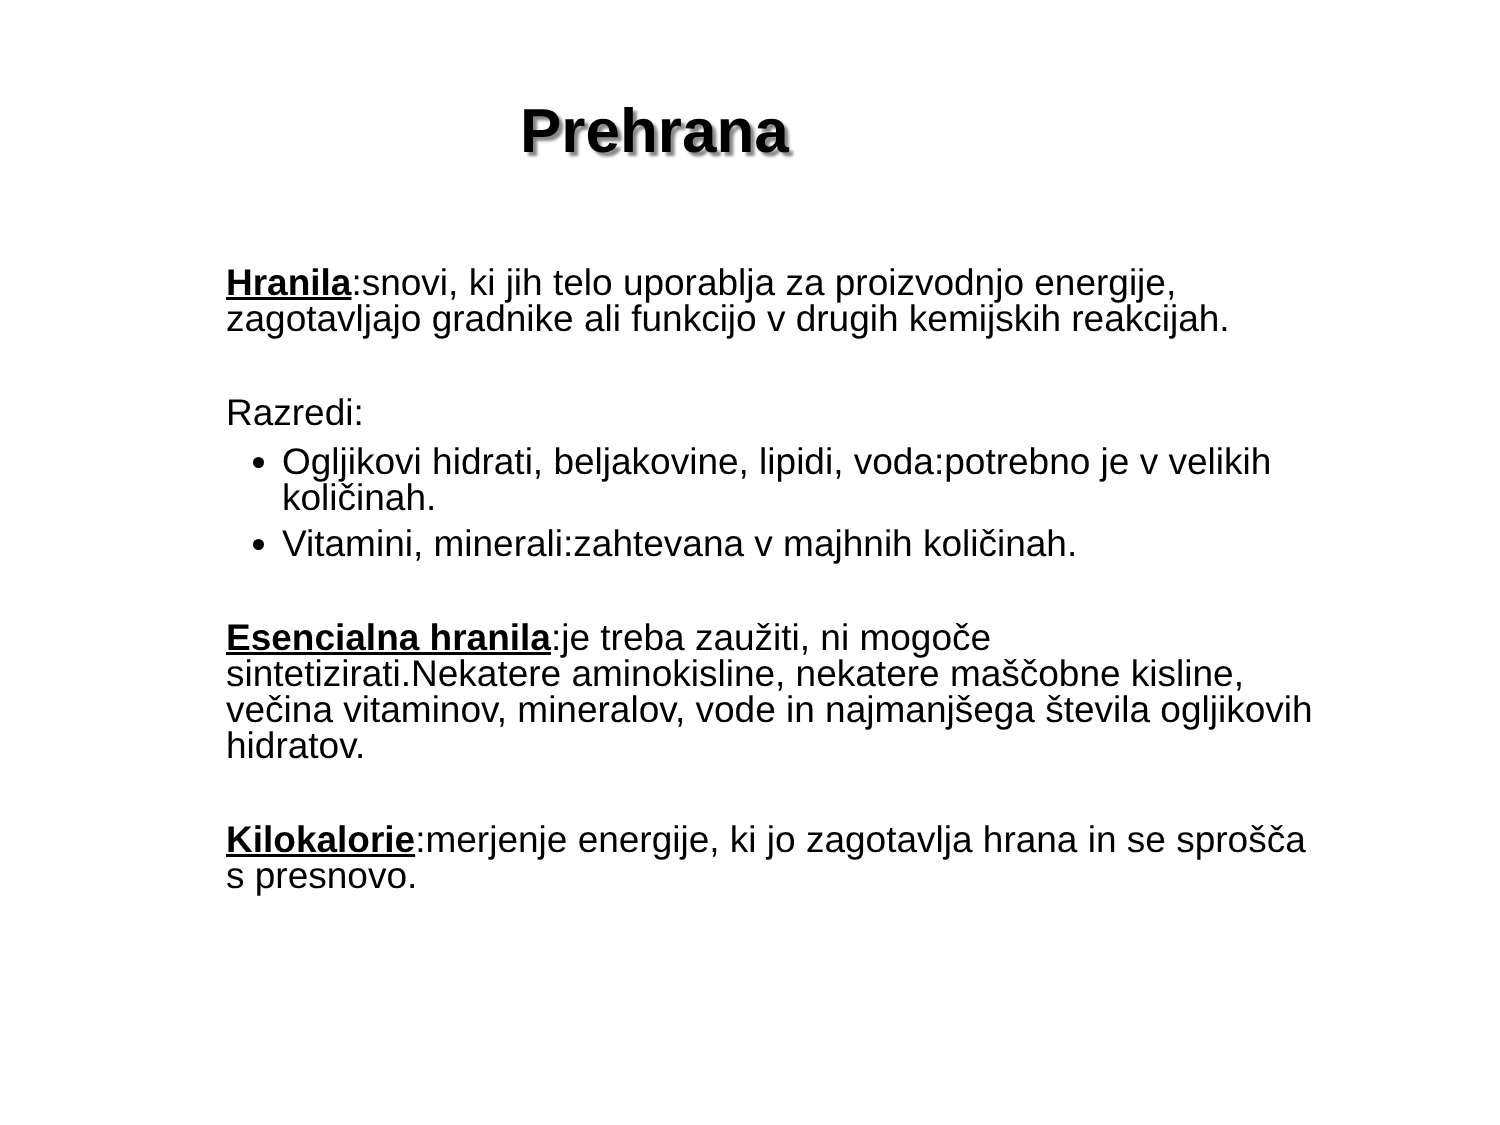Prehrana
Hranila:snovi, ki jih telo uporablja za proizvodnjo energije, zagotavljajo gradnike ali funkcijo v drugih kemijskih reakcijah.
Razredi:
Ogljikovi hidrati, beljakovine, lipidi, voda:potrebno je v velikih količinah.
Vitamini, minerali:zahtevana v majhnih količinah.
Esencialna hranila:je treba zaužiti, ni mogoče sintetizirati.Nekatere aminokisline, nekatere maščobne kisline, večina vitaminov, mineralov, vode in najmanjšega števila ogljikovih hidratov.
Kilokalorie:merjenje energije, ki jo zagotavlja hrana in se sprošča s presnovo.